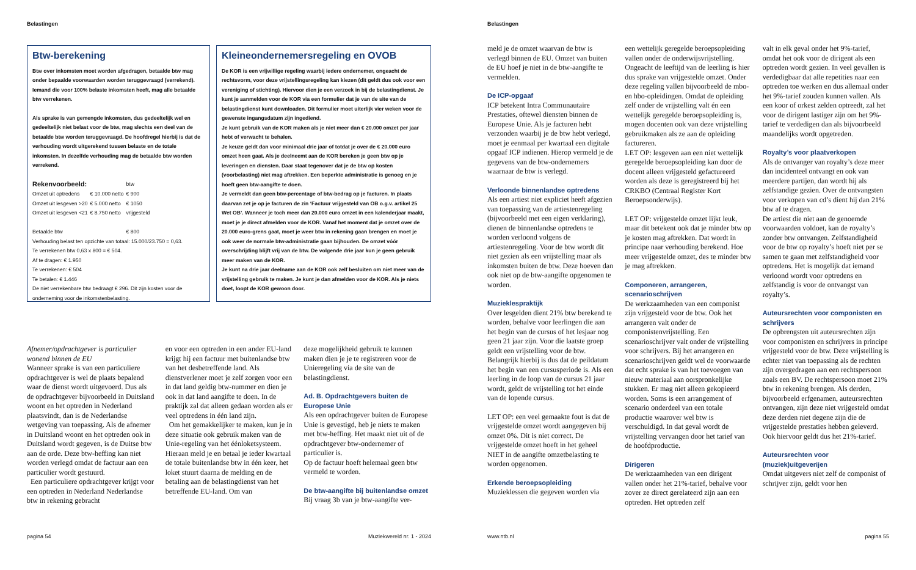Belastingen
Btw-berekening
Btw over inkomsten moet worden afgedragen, betaalde btw mag onder bepaalde voorwaarden worden teruggevraagd (verrekend). Iemand die voor 100% belaste inkomsten heeft, mag alle betaalde btw verrekenen.
Als sprake is van gemengde inkomsten, dus gedeeltelijk wel en gedeeltelijk niet belast voor de btw, mag slechts een deel van de betaalde btw worden teruggevraagd. De hoofdregel hierbij is dat de verhouding wordt uitgerekend tussen belaste en de totale inkomsten. In dezelfde verhouding mag de betaalde btw worden verrekend.
| Rekenvoorbeeld: | | btw |
| Omzet uit optredens | € 10.000 netto | € 900 |
| Omzet uit lesgeven >20 | € 5.000 netto | € 1050 |
| Omzet uit lesgeven <21 | € 8.750 netto | vrijgesteld |
| Betaalde btw | | € 800 |
Verhouding belast ten opzichte van totaal: 15.000/23.750 = 0,63.
Te verrekenen btw 0,63 x 800 = € 504.
Af te dragen: € 1.950
Te verrekenen: € 504
Te betalen: € 1.446
De niet verrekenbare btw bedraagt € 296. Dit zijn kosten voor de onderneming voor de inkomstenbelasting.
Kleineondernemersregeling en OVOB
De KOR is een vrijwillige regeling waarbij iedere ondernemer, ongeacht de rechtsvorm, voor deze vrijstellingsregeling kan kiezen (dit geldt dus ook voor een vereniging of stichting). Hiervoor dien je een verzoek in bij de belastingdienst. Je kunt je aanmelden voor de KOR via een formulier dat je van de site van de belastingdienst kunt downloaden. Dit formulier moet uiterlijk vier weken voor de gewenste ingangsdatum zijn ingediend.
Je kunt gebruik van de KOR maken als je niet meer dan € 20.000 omzet per jaar hebt of verwacht te behalen.
Je keuze geldt dan voor minimaal drie jaar of totdat je over de € 20.000 euro omzet heen gaat. Als je deelneemt aan de KOR bereken je geen btw op je leveringen en diensten. Daar staat tegenover dat je de btw op kosten (voorbelasting) niet mag aftrekken. Een beperkte administratie is genoeg en je hoeft geen btw-aangifte te doen.
Je vermeldt dan geen btw-percentage of btw-bedrag op je facturen. In plaats daarvan zet je op je facturen de zin ‘Factuur vrijgesteld van OB o.g.v. artikel 25 Wet OB’. Wanneer je toch meer dan 20.000 euro omzet in een kalenderjaar maakt, moet je je direct afmelden voor de KOR. Vanaf het moment dat je omzet over de 20.000 euro-grens gaat, moet je weer btw in rekening gaan brengen en moet je ook weer de normale btw-administratie gaan bijhouden. De omzet vóór overschrijding blijft vrij van de btw. De volgende drie jaar kun je geen gebruik meer maken van de KOR.
Je kunt na drie jaar deelname aan de KOR ook zelf besluiten om niet meer van de vrijstelling gebruik te maken. Je kunt je dan afmelden voor de KOR. Als je niets doet, loopt de KOR gewoon door.
Afnemer/opdrachtgever is particulier wonend binnen de EU
Wanneer sprake is van een particuliere opdrachtgever is wel de plaats bepalend waar de dienst wordt uitgevoerd. Dus als de opdrachtgever bijvoorbeeld in Duitsland woont en het optreden in Nederland plaatsvindt, dan is de Nederlandse wetgeving van toepassing. Als de afnemer in Duitsland woont en het optreden ook in Duitsland wordt gegeven, is de Duitse btw aan de orde. Deze btw-heffing kan niet worden verlegd omdat de factuur aan een particulier wordt gestuurd.
Een particuliere opdrachtgever krijgt voor een optreden in Nederland Nederlandse btw in rekening gebracht
en voor een optreden in een ander EU-land krijgt hij een factuur met buitenlandse btw van het desbetreffende land. Als dienstverlener moet je zelf zorgen voor een in dat land geldig btw-nummer en dien je ook in dat land aangifte te doen. In de praktijk zal dat alleen gedaan worden als er veel optredens in één land zijn.
Om het gemakkelijker te maken, kun je in deze situatie ook gebruik maken van de Unie-regeling van het éénloketsysteem. Hieraan meld je en betaal je ieder kwartaal de totale buitenlandse btw in één keer, het loket stuurt daarna de melding en de betaling aan de belastingdienst van het betreffende EU-land. Om van
deze mogelijkheid gebruik te kunnen maken dien je je te registreren voor de Unieregeling via de site van de belastingdienst.
Ad. B. Opdrachtgevers buiten de Europese Unie
Als een opdrachtgever buiten de Europese Unie is gevestigd, heb je niets te maken met btw-heffing. Het maakt niet uit of de opdrachtgever btw-ondernemer of particulier is.
Op de factuur hoeft helemaal geen btw vermeld te worden.
De btw-aangifte bij buitenlandse omzet
Bij vraag 3b van je btw-aangifte ver-
pagina 54 Muziekwereld nr. 1 - 2024
Belastingen
meld je de omzet waarvan de btw is verlegd binnen de EU. Omzet van buiten de EU hoef je niet in de btw-aangifte te vermelden.
De ICP-opgaaf
ICP betekent Intra Communautaire Prestaties, oftewel diensten binnen de Europese Unie. Als je facturen hebt verzonden waarbij je de btw hebt verlegd, moet je eenmaal per kwartaal een digitale opgaaf ICP indienen. Hierop vermeld je de gegevens van de btw-ondernemers waarnaar de btw is verlegd.
Verloonde binnenlandse optredens
Als een artiest niet expliciet heeft afgezien van toepassing van de artiestenregeling (bijvoorbeeld met een eigen verklaring), dienen de binnenlandse optredens te worden verloond volgens de artiestenregeling. Voor de btw wordt dit niet gezien als een vrijstelling maar als inkomsten buiten de btw. Deze hoeven dan ook niet op de btw-aangifte opgenomen te worden.
Muzieklespraktijk
Over lesgelden dient 21% btw berekend te worden, behalve voor leerlingen die aan het begin van de cursus of het lesjaar nog geen 21 jaar zijn. Voor die laatste groep geldt een vrijstelling voor de btw. Belangrijk hierbij is dus dat de peildatum het begin van een cursusperiode is. Als een leerling in de loop van de cursus 21 jaar wordt, geldt de vrijstelling tot het einde van de lopende cursus.
LET OP: een veel gemaakte fout is dat de vrijgestelde omzet wordt aangegeven bij omzet 0%. Dit is niet correct. De vrijgestelde omzet hoeft in het geheel NIET in de aangifte omzetbelasting te worden opgenomen.
Erkende beroepsopleiding
Muzieklessen die gegeven worden via
een wettelijk geregelde beroepsopleiding vallen onder de onderwijsvrijstelling. Ongeacht de leeftijd van de leerling is hier dus sprake van vrijgestelde omzet. Onder deze regeling vallen bijvoorbeeld de mbo- en hbo-opleidingen. Omdat de opleiding zelf onder de vrijstelling valt én een wettelijk geregelde beroepsopleiding is, mogen docenten ook van deze vrijstelling gebruikmaken als ze aan de opleiding factureren.
LET OP: lesgeven aan een niet wettelijk geregelde beroepsopleiding kan door de docent alleen vrijgesteld gefactureerd worden als deze is geregistreerd bij het CRKBO (Centraal Register Kort Beroepsonderwijs).
LET OP: vrijgestelde omzet lijkt leuk, maar dit betekent ook dat je minder btw op je kosten mag aftrekken. Dat wordt in principe naar verhouding berekend. Hoe meer vrijgestelde omzet, des te minder btw je mag aftrekken.
Componeren, arrangeren, scenarioschrijven
De werkzaamheden van een componist zijn vrijgesteld voor de btw. Ook het arrangeren valt onder de componistenvrijstelling. Een scenarioschrijver valt onder de vrijstelling voor schrijvers. Bij het arrangeren en scenarioschrijven geldt wel de voorwaarde dat echt sprake is van het toevoegen van nieuw materiaal aan oorspronkelijke stukken. Er mag niet alleen gekopieerd worden. Soms is een arrangement of scenario onderdeel van een totale productie waarover wel btw is verschuldigd. In dat geval wordt de vrijstelling vervangen door het tarief van de hoofdproductie.
Dirigeren
De werkzaamheden van een dirigent vallen onder het 21%-tarief, behalve voor zover ze direct gerelateerd zijn aan een optreden. Het optreden zelf
valt in elk geval onder het 9%-tarief, omdat het ook voor de dirigent als een optreden wordt gezien. In veel gevallen is verdedigbaar dat alle repetities naar een optreden toe werken en dus allemaal onder het 9%-tarief zouden kunnen vallen. Als een koor of orkest zelden optreedt, zal het voor de dirigent lastiger zijn om het 9%-tarief te verdedigen dan als bijvoorbeeld maandelijks wordt opgetreden.
Royalty’s voor plaatverkopen
Als de ontvanger van royalty’s deze meer dan incidenteel ontvangt en ook van meerdere partijen, dan wordt hij als zelfstandige gezien. Over de ontvangsten voor verkopen van cd’s dient hij dan 21% btw af te dragen.
De artiest die niet aan de genoemde voorwaarden voldoet, kan de royalty’s zonder btw ontvangen. Zelfstandigheid voor de btw op royalty’s hoeft niet per se samen te gaan met zelfstandigheid voor optredens. Het is mogelijk dat iemand verloond wordt voor optredens en zelfstandig is voor de ontvangst van royalty’s.
Auteursrechten voor componisten en schrijvers
De opbrengsten uit auteursrechten zijn voor componisten en schrijvers in principe vrijgesteld voor de btw. Deze vrijstelling is echter niet van toepassing als de rechten zijn overgedragen aan een rechtspersoon zoals een BV. De rechtspersoon moet 21% btw in rekening brengen. Als derden, bijvoorbeeld erfgenamen, auteursrechten ontvangen, zijn deze niet vrijgesteld omdat deze derden niet degene zijn die de vrijgestelde prestaties hebben geleverd. Ook hiervoor geldt dus het 21%-tarief.
Auteursrechten voor (muziek)uitgeverijen
Omdat uitgevers niet zelf de componist of schrijver zijn, geldt voor hen
www.ntb.nl pagina 55